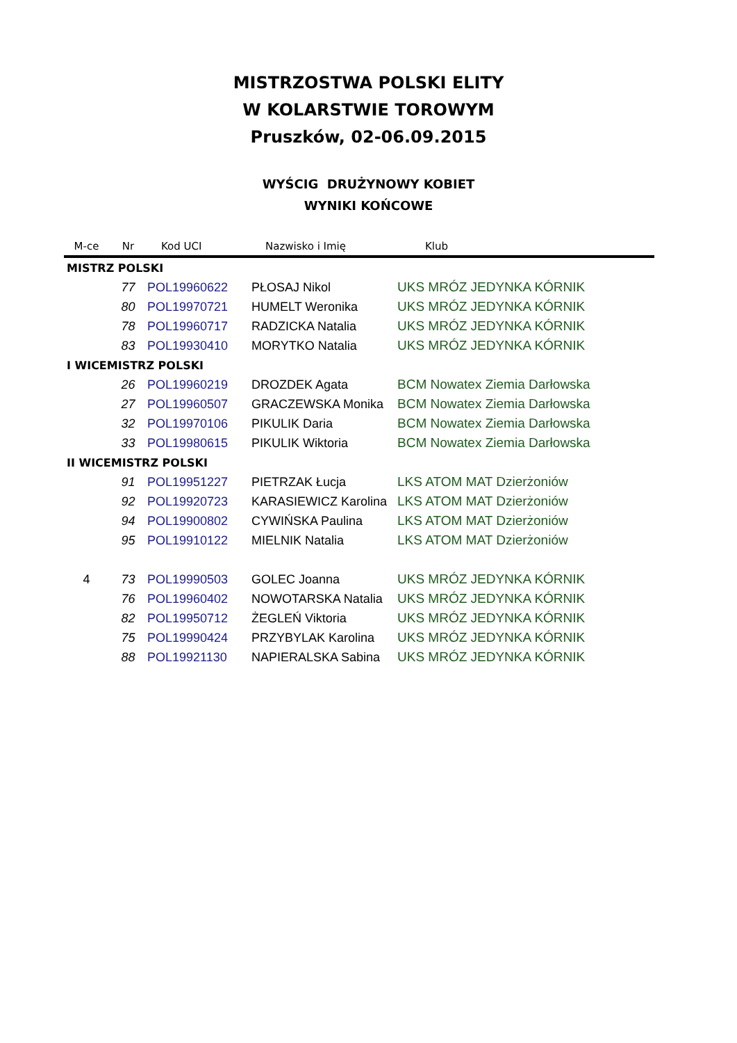MISTRZOSTWA POLSKI ELITY
W KOLARSTWIE TOROWYM
Pruszków, 02-06.09.2015
WYŚCIG DRUŻYNOWY KOBIET
WYNIKI KOŃCOWE
| M-ce | Nr | Kod UCI | Nazwisko i Imię | Klub |
| --- | --- | --- | --- | --- |
| MISTRZ POLSKI | | | | |
| | 77 | POL19960622 | PŁOSAJ Nikol | UKS MRÓZ JEDYNKA KÓRNIK |
| | 80 | POL19970721 | HUMELT Weronika | UKS MRÓZ JEDYNKA KÓRNIK |
| | 78 | POL19960717 | RADZICKA Natalia | UKS MRÓZ JEDYNKA KÓRNIK |
| | 83 | POL19930410 | MORYTKO Natalia | UKS MRÓZ JEDYNKA KÓRNIK |
| I WICEMISTRZ POLSKI | | | | |
| | 26 | POL19960219 | DROZDEK Agata | BCM Nowatex Ziemia Darłowska |
| | 27 | POL19960507 | GRACZEWSKA Monika | BCM Nowatex Ziemia Darłowska |
| | 32 | POL19970106 | PIKULIK Daria | BCM Nowatex Ziemia Darłowska |
| | 33 | POL19980615 | PIKULIK Wiktoria | BCM Nowatex Ziemia Darłowska |
| II WICEMISTRZ POLSKI | | | | |
| | 91 | POL19951227 | PIETRZAK Łucja | LKS ATOM MAT Dzierżoniów |
| | 92 | POL19920723 | KARASIEWICZ Karolina | LKS ATOM MAT Dzierżoniów |
| | 94 | POL19900802 | CYWIŃSKA Paulina | LKS ATOM MAT Dzierżoniów |
| | 95 | POL19910122 | MIELNIK Natalia | LKS ATOM MAT Dzierżoniów |
| 4 | 73 | POL19990503 | GOLEC Joanna | UKS MRÓZ JEDYNKA KÓRNIK |
| | 76 | POL19960402 | NOWOTARSKA Natalia | UKS MRÓZ JEDYNKA KÓRNIK |
| | 82 | POL19950712 | ŻEGLEŃ Viktoria | UKS MRÓZ JEDYNKA KÓRNIK |
| | 75 | POL19990424 | PRZYBYLAK Karolina | UKS MRÓZ JEDYNKA KÓRNIK |
| | 88 | POL19921130 | NAPIERALSKA Sabina | UKS MRÓZ JEDYNKA KÓRNIK |